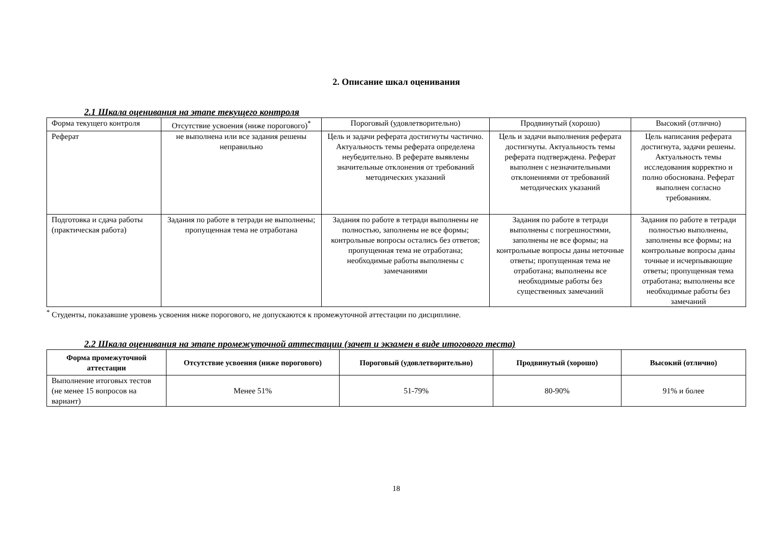2. Описание шкал оценивания
2.1 Шкала оценивания на этапе текущего контроля
| Форма текущего контроля | Отсутствие усвоения (ниже порогового)<sup>*</sup> | Пороговый (удовлетворительно) | Продвинутый (хорошо) | Высокий (отлично) |
| Реферат | не выполнена или все задания решены неправильно | Цель и задачи реферата достигнуты частично. Актуальность темы реферата определена неубедительно. В реферате выявлены значительные отклонения от требований методических указаний | Цель и задачи выполнения реферата достигнуты. Актуальность темы реферата подтверждена. Реферат выполнен с незначительными отклонениями от требований методических указаний | Цель написания реферата достигнута, задачи решены. Актуальность темы исследования корректно и полно обоснована. Реферат выполнен согласно требованиям. |
| Подготовка и сдача работы (практическая работа) | Задания по работе в тетради не выполнены; пропущенная тема не отработана | Задания по работе в тетради выполнены не полностью, заполнены не все формы; контрольные вопросы остались без ответов; пропущенная тема не отработана; необходимые работы выполнены с замечаниями | Задания по работе в тетради выполнены с погрешностями, заполнены не все формы; на контрольные вопросы даны неточные ответы; пропущенная тема не отработана; выполнены все необходимые работы без существенных замечаний | Задания по работе в тетради полностью выполнены, заполнены все формы; на контрольные вопросы даны точные и исчерпывающие ответы; пропущенная тема отработана; выполнены все необходимые работы без замечаний |
<sup>*</sup> Студенты, показавшие уровень усвоения ниже порогового, не допускаются к промежуточной аттестации по дисциплине.
2.2 Шкала оценивания на этапе промежуточной аттестации (зачет и экзамен в виде итогового теста)
| Форма промежуточной аттестации | Отсутствие усвоения (ниже порогового) | Пороговый (удовлетворительно) | Продвинутый (хорошо) | Высокий (отлично) |
| --- | --- | --- | --- | --- |
| Выполнение итоговых тестов (не менее 15 вопросов на вариант) | Менее 51% | 51-79% | 80-90% | 91% и более |
18